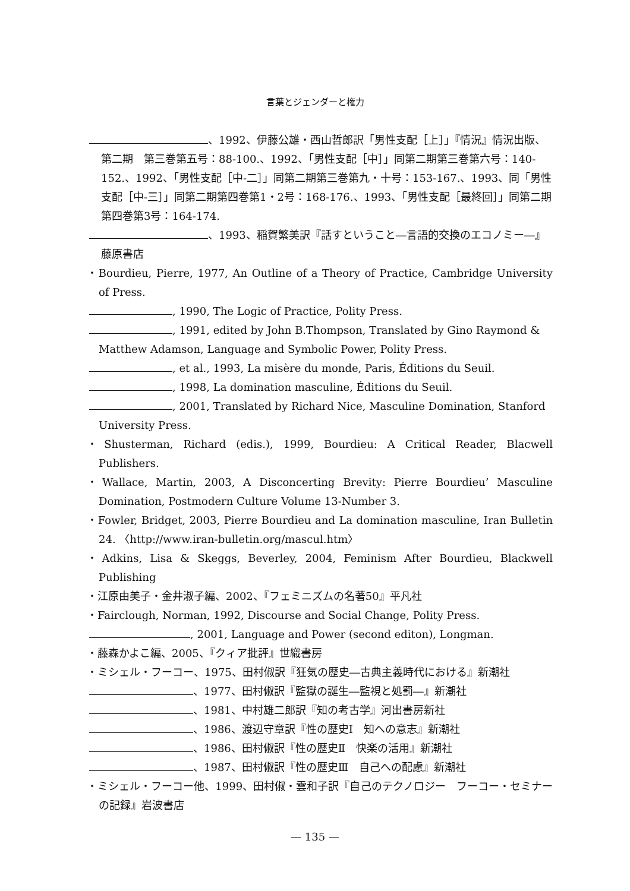言葉とジェンダーと権力
、1992、伊藤公雄・西山哲郎訳「男性支配［上］」『情況』情況出版、第二期　第三巻第五号：88-100.、1992、「男性支配［中］」同第二期第三巻第六号：140-152.、1992、「男性支配［中-二］」同第二期第三巻第九・十号：153-167.、1993、同「男性支配［中-三］」同第二期第四巻第1・2号：168-176.、1993、「男性支配［最終回］」同第二期第四巻第3号：164-174.
、1993、稲賀繁美訳『話すということ―言語的交換のエコノミー―』藤原書店
・Bourdieu, Pierre, 1977, An Outline of a Theory of Practice, Cambridge University of Press.
, 1990, The Logic of Practice, Polity Press.
, 1991, edited by John B.Thompson, Translated by Gino Raymond & Matthew Adamson, Language and Symbolic Power, Polity Press.
, et al., 1993, La misère du monde, Paris, Éditions du Seuil.
, 1998, La domination masculine, Éditions du Seuil.
, 2001, Translated by Richard Nice, Masculine Domination, Stanford University Press.
・Shusterman, Richard (edis.), 1999, Bourdieu: A Critical Reader, Blacwell Publishers.
・Wallace, Martin, 2003, A Disconcerting Brevity: Pierre Bourdieu’ Masculine Domination, Postmodern Culture Volume 13-Number 3.
・Fowler, Bridget, 2003, Pierre Bourdieu and La domination masculine, Iran Bulletin 24. 〈http://www.iran-bulletin.org/mascul.htm〉
・Adkins, Lisa & Skeggs, Beverley, 2004, Feminism After Bourdieu, Blackwell Publishing
・江原由美子・金井淑子編、2002、『フェミニズムの名著50』平凡社
・Fairclough, Norman, 1992, Discourse and Social Change, Polity Press.
, 2001, Language and Power (second editon), Longman.
・藤森かよこ編、2005、『クィア批評』世織書房
・ミシェル・フーコー、1975、田村俶訳『狂気の歴史―古典主義時代における』新潮社
、1977、田村俶訳『監獄の誕生―監視と処罰―』新潮社
、1981、中村雄二郎訳『知の考古学』河出書房新社
、1986、渡辺守章訳『性の歴史Ⅰ　知への意志』新潮社
、1986、田村俶訳『性の歴史Ⅱ　快楽の活用』新潮社
、1987、田村俶訳『性の歴史Ⅲ　自己への配慮』新潮社
・ミシェル・フーコー他、1999、田村俶・雲和子訳『自己のテクノロジー　フーコー・セミナーの記録』岩波書店
— 135 —